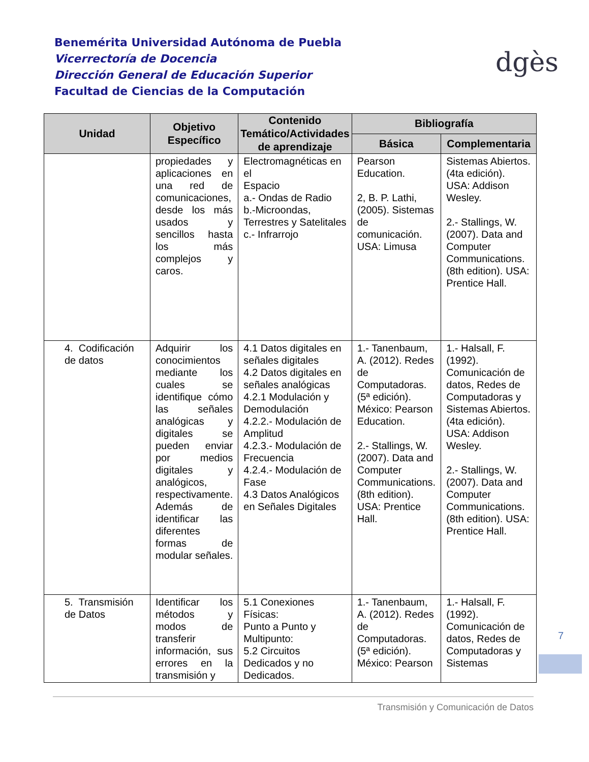Benemérita Universidad Autónoma de Puebla
Vicerrectoría de Docencia
Dirección General de Educación Superior
Facultad de Ciencias de la Computación
dgès
| Unidad | Objetivo Específico | Contenido Temático/Actividades de aprendizaje | Bibliografía | |
| --- | --- | --- | --- | --- |
| | | | Básica | Complementaria |
| | propiedades y aplicaciones en una red de comunicaciones, desde los más usados y sencillos hasta los más complejos y caros. | Electromagnéticas en el Espacio a.- Ondas de Radio b.-Microondas, Terrestres y Satelitales c.- Infrarrojo | Pearson Education. 2, B. P. Lathi, (2005). Sistemas de comunicación. USA: Limusa | Sistemas Abiertos. (4ta edición). USA: Addison Wesley. 2.- Stallings, W. (2007). Data and Computer Communications. (8th edition). USA: Prentice Hall. |
| 4. Codificación de datos | Adquirir los conocimientos mediante los cuales se identifique cómo las señales analógicas y digitales se pueden enviar por medios digitales y analógicos, respectivamente. Además de identificar las diferentes formas de modular señales. | 4.1 Datos digitales en señales digitales 4.2 Datos digitales en señales analógicas 4.2.1 Modulación y Demodulación 4.2.2.- Modulación de Amplitud 4.2.3.- Modulación de Frecuencia 4.2.4.- Modulación de Fase 4.3 Datos Analógicos en Señales Digitales | 1.- Tanenbaum, A. (2012). Redes de Computadoras. (5ª edición). México: Pearson Education. 2.- Stallings, W. (2007). Data and Computer Communications. (8th edition). USA: Prentice Hall. | 1.- Halsall, F. (1992). Comunicación de datos, Redes de Computadoras y Sistemas Abiertos. (4ta edición). USA: Addison Wesley. 2.- Stallings, W. (2007). Data and Computer Communications. (8th edition). USA: Prentice Hall. |
| 5. Transmisión de Datos | Identificar los métodos y modos de transferir información, sus errores en la transmisión y | 5.1 Conexiones Físicas: Punto a Punto y Multipunto: 5.2 Circuitos Dedicados y no Dedicados. | 1.- Tanenbaum, A. (2012). Redes de Computadoras. (5ª edición). México: Pearson | 1.- Halsall, F. (1992). Comunicación de datos, Redes de Computadoras y Sistemas |
7
Transmisión y Comunicación de Datos